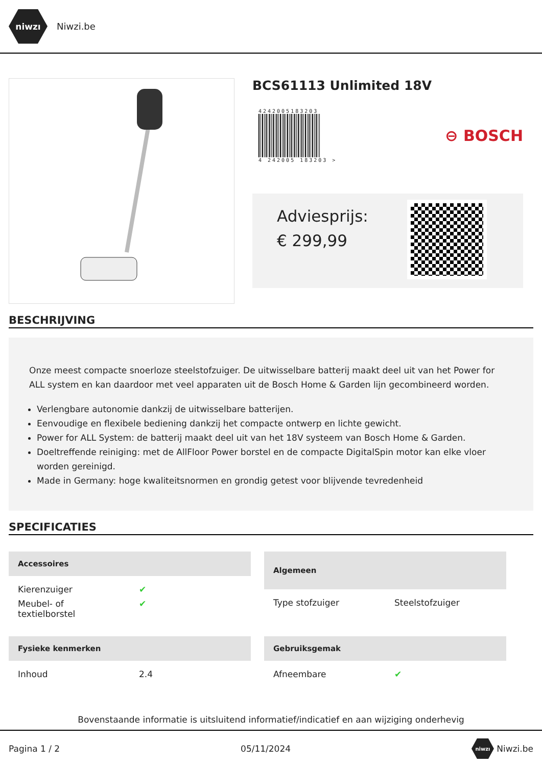niwzı
Niwzi.be
BCS61113 Unlimited 18V
4242005183203
4 242005 183203 >
⊖ BOSCH
Adviesprijs:
€ 299,99
BESCHRIJVING
Onze meest compacte snoerloze steelstofzuiger. De uitwisselbare batterij maakt deel uit van het Power for ALL system en kan daardoor met veel apparaten uit de Bosch Home & Garden lijn gecombineerd worden.
Verlengbare autonomie dankzij de uitwisselbare batterijen.
Eenvoudige en flexibele bediening dankzij het compacte ontwerp en lichte gewicht.
Power for ALL System: de batterij maakt deel uit van het 18V systeem van Bosch Home & Garden.
Doeltreffende reiniging: met de AllFloor Power borstel en de compacte DigitalSpin motor kan elke vloer worden gereinigd.
Made in Germany: hoge kwaliteitsnormen en grondig getest voor blijvende tevredenheid
SPECIFICATIES
| Accessoires | |
| --- | --- |
| Kierenzuiger | ✔ |
| Meubel- of textielborstel | ✔ |
| Algemeen | |
| --- | --- |
| Type stofzuiger | Steelstofzuiger |
| Fysieke kenmerken | |
| --- | --- |
| Inhoud | 2.4 |
| Gebruiksgemak | |
| --- | --- |
| Afneembare | ✔ |
Bovenstaande informatie is uitsluitend informatief/indicatief en aan wijziging onderhevig
Pagina 1 / 2 05/11/2024 niwzı Niwzi.be